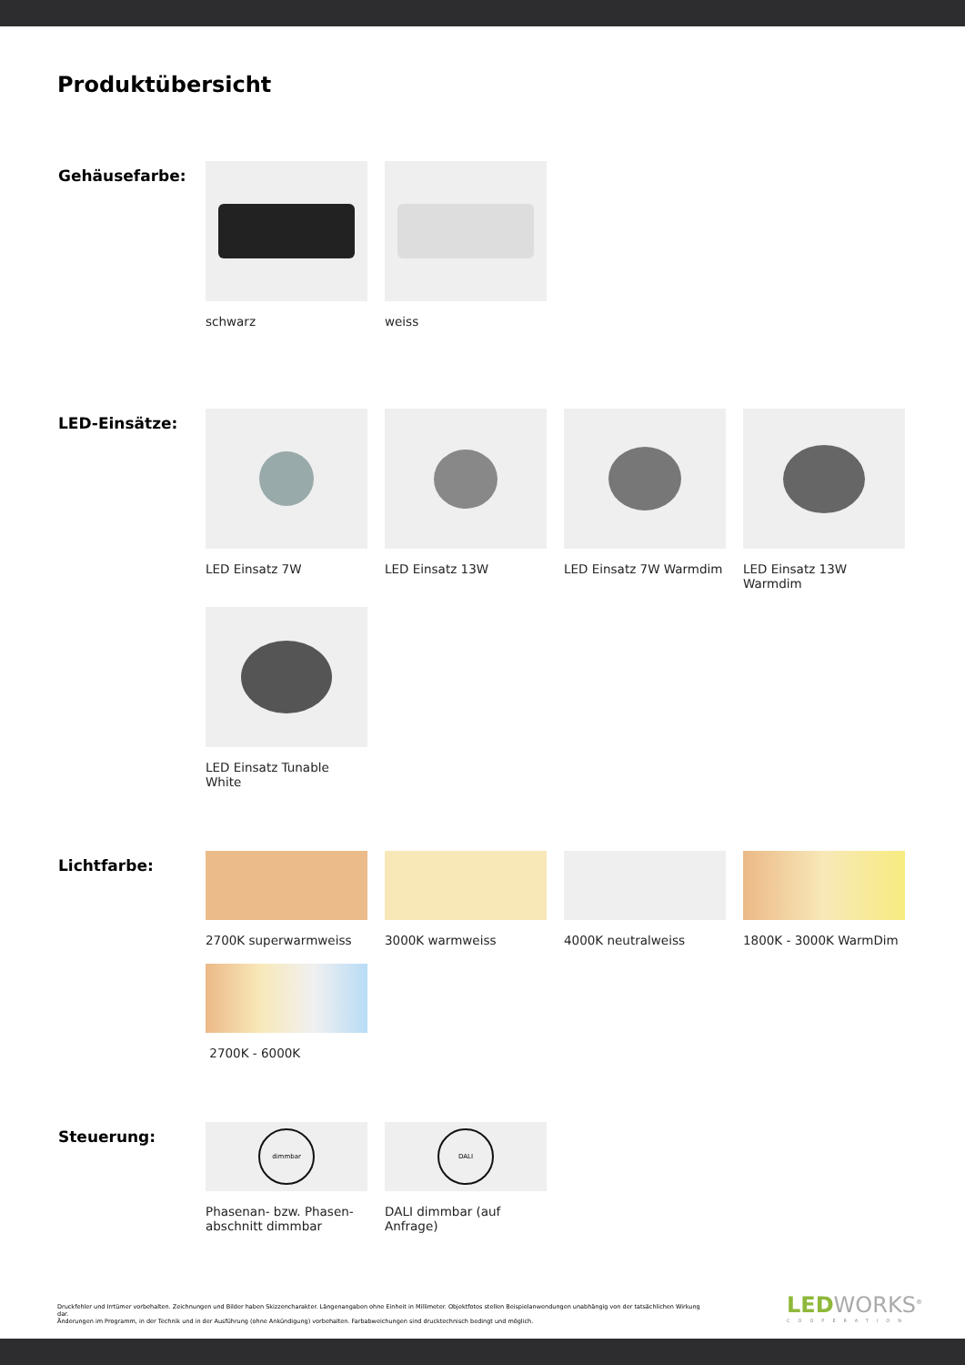Produktübersicht
Gehäusefarbe:
schwarz
weiss
LED-Einsätze:
LED Einsatz 7W
LED Einsatz 13W
LED Einsatz 7W Warmdim
LED Einsatz 13W Warmdim
LED Einsatz Tunable White
Lichtfarbe:
2700K superwarmweiss
3000K warmweiss
4000K neutralweiss
1800K - 3000K WarmDim
2700K - 6000K
Steuerung:
dimmbar
Phasenan- bzw. Phasen-
abschnitt dimmbar
DALI
DALI dimmbar (auf Anfrage)
Druckfehler und Irrtümer vorbehalten. Zeichnungen und Bilder haben Skizzencharakter. Längenangaben ohne Einheit in Millimeter. Objektfotos stellen Beispielanwendungen unabhängig von der tatsächlichen Wirkung dar.
Änderungen im Programm, in der Technik und in der Ausführung (ohne Ankündigung) vorbehalten. Farbabweichungen sind drucktechnisch bedingt und möglich.
LEDWORKS<sup>®</sup>
COOPERATION